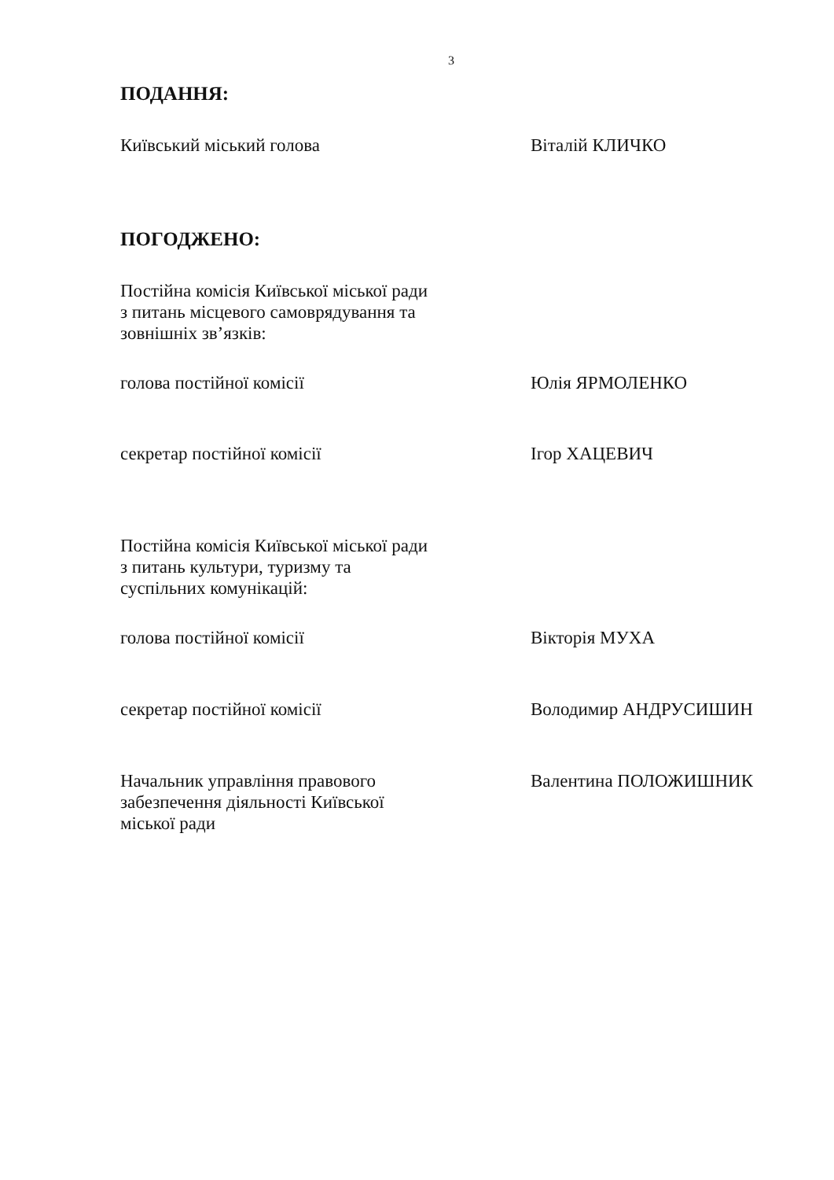3
ПОДАННЯ:
Київський міський голова Віталій КЛИЧКО
ПОГОДЖЕНО:
Постійна комісія Київської міської ради
з питань місцевого самоврядування та
зовнішніх зв’язків:
голова постійної комісії Юлія ЯРМОЛЕНКО
секретар постійної комісії Ігор ХАЦЕВИЧ
Постійна комісія Київської міської ради
з питань культури, туризму та
суспільних комунікацій:
голова постійної комісії Вікторія МУХА
секретар постійної комісії Володимир АНДРУСИШИН
Начальник управління правового
забезпечення діяльності Київської
міської ради
Валентина ПОЛОЖИШНИК